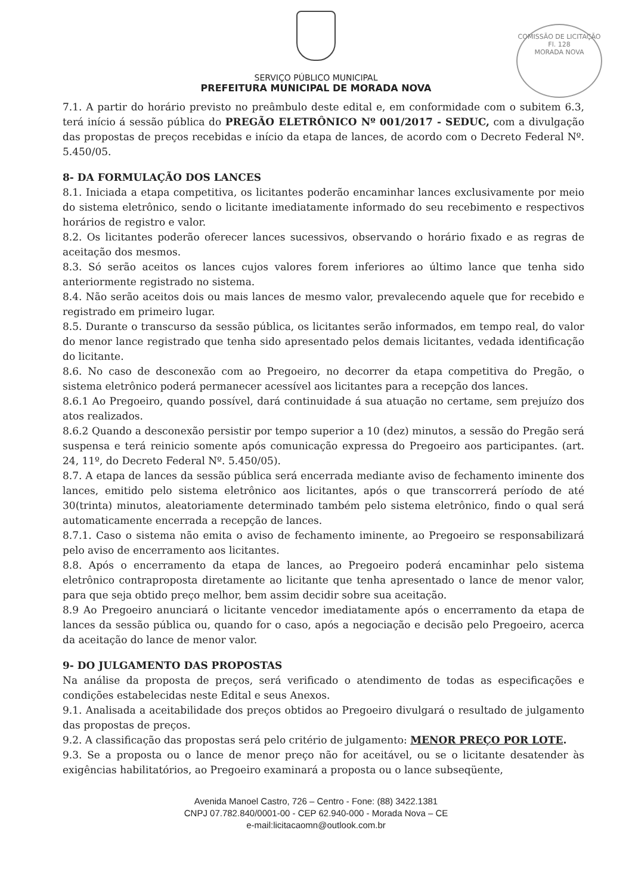COMISSÃO DE LICITAÇÃO
Fl. 128
MORADA NOVA
SERVIÇO PÚBLICO MUNICIPAL
PREFEITURA MUNICIPAL DE MORADA NOVA
7.1. A partir do horário previsto no preâmbulo deste edital e, em conformidade com o subitem 6.3, terá início á sessão pública do PREGÃO ELETRÔNICO Nº 001/2017 - SEDUC, com a divulgação das propostas de preços recebidas e início da etapa de lances, de acordo com o Decreto Federal Nº. 5.450/05.
8- DA FORMULAÇÃO DOS LANCES
8.1. Iniciada a etapa competitiva, os licitantes poderão encaminhar lances exclusivamente por meio do sistema eletrônico, sendo o licitante imediatamente informado do seu recebimento e respectivos horários de registro e valor.
8.2. Os licitantes poderão oferecer lances sucessivos, observando o horário fixado e as regras de aceitação dos mesmos.
8.3. Só serão aceitos os lances cujos valores forem inferiores ao último lance que tenha sido anteriormente registrado no sistema.
8.4. Não serão aceitos dois ou mais lances de mesmo valor, prevalecendo aquele que for recebido e registrado em primeiro lugar.
8.5. Durante o transcurso da sessão pública, os licitantes serão informados, em tempo real, do valor do menor lance registrado que tenha sido apresentado pelos demais licitantes, vedada identificação do licitante.
8.6. No caso de desconexão com ao Pregoeiro, no decorrer da etapa competitiva do Pregão, o sistema eletrônico poderá permanecer acessível aos licitantes para a recepção dos lances.
8.6.1 Ao Pregoeiro, quando possível, dará continuidade á sua atuação no certame, sem prejuízo dos atos realizados.
8.6.2 Quando a desconexão persistir por tempo superior a 10 (dez) minutos, a sessão do Pregão será suspensa e terá reinicio somente após comunicação expressa do Pregoeiro aos participantes. (art. 24, 11º, do Decreto Federal Nº. 5.450/05).
8.7. A etapa de lances da sessão pública será encerrada mediante aviso de fechamento iminente dos lances, emitido pelo sistema eletrônico aos licitantes, após o que transcorrerá período de até 30(trinta) minutos, aleatoriamente determinado também pelo sistema eletrônico, findo o qual será automaticamente encerrada a recepção de lances.
8.7.1. Caso o sistema não emita o aviso de fechamento iminente, ao Pregoeiro se responsabilizará pelo aviso de encerramento aos licitantes.
8.8. Após o encerramento da etapa de lances, ao Pregoeiro poderá encaminhar pelo sistema eletrônico contraproposta diretamente ao licitante que tenha apresentado o lance de menor valor, para que seja obtido preço melhor, bem assim decidir sobre sua aceitação.
8.9 Ao Pregoeiro anunciará o licitante vencedor imediatamente após o encerramento da etapa de lances da sessão pública ou, quando for o caso, após a negociação e decisão pelo Pregoeiro, acerca da aceitação do lance de menor valor.
9- DO JULGAMENTO DAS PROPOSTAS
Na análise da proposta de preços, será verificado o atendimento de todas as especificações e condições estabelecidas neste Edital e seus Anexos.
9.1. Analisada a aceitabilidade dos preços obtidos ao Pregoeiro divulgará o resultado de julgamento das propostas de preços.
9.2. A classificação das propostas será pelo critério de julgamento: MENOR PREÇO POR LOTE.
9.3. Se a proposta ou o lance de menor preço não for aceitável, ou se o licitante desatender às exigências habilitatórios, ao Pregoeiro examinará a proposta ou o lance subseqüente,
Avenida Manoel Castro, 726 – Centro - Fone: (88) 3422.1381
CNPJ 07.782.840/0001-00 - CEP 62.940-000 - Morada Nova – CE
e-mail:licitacaomn@outlook.com.br